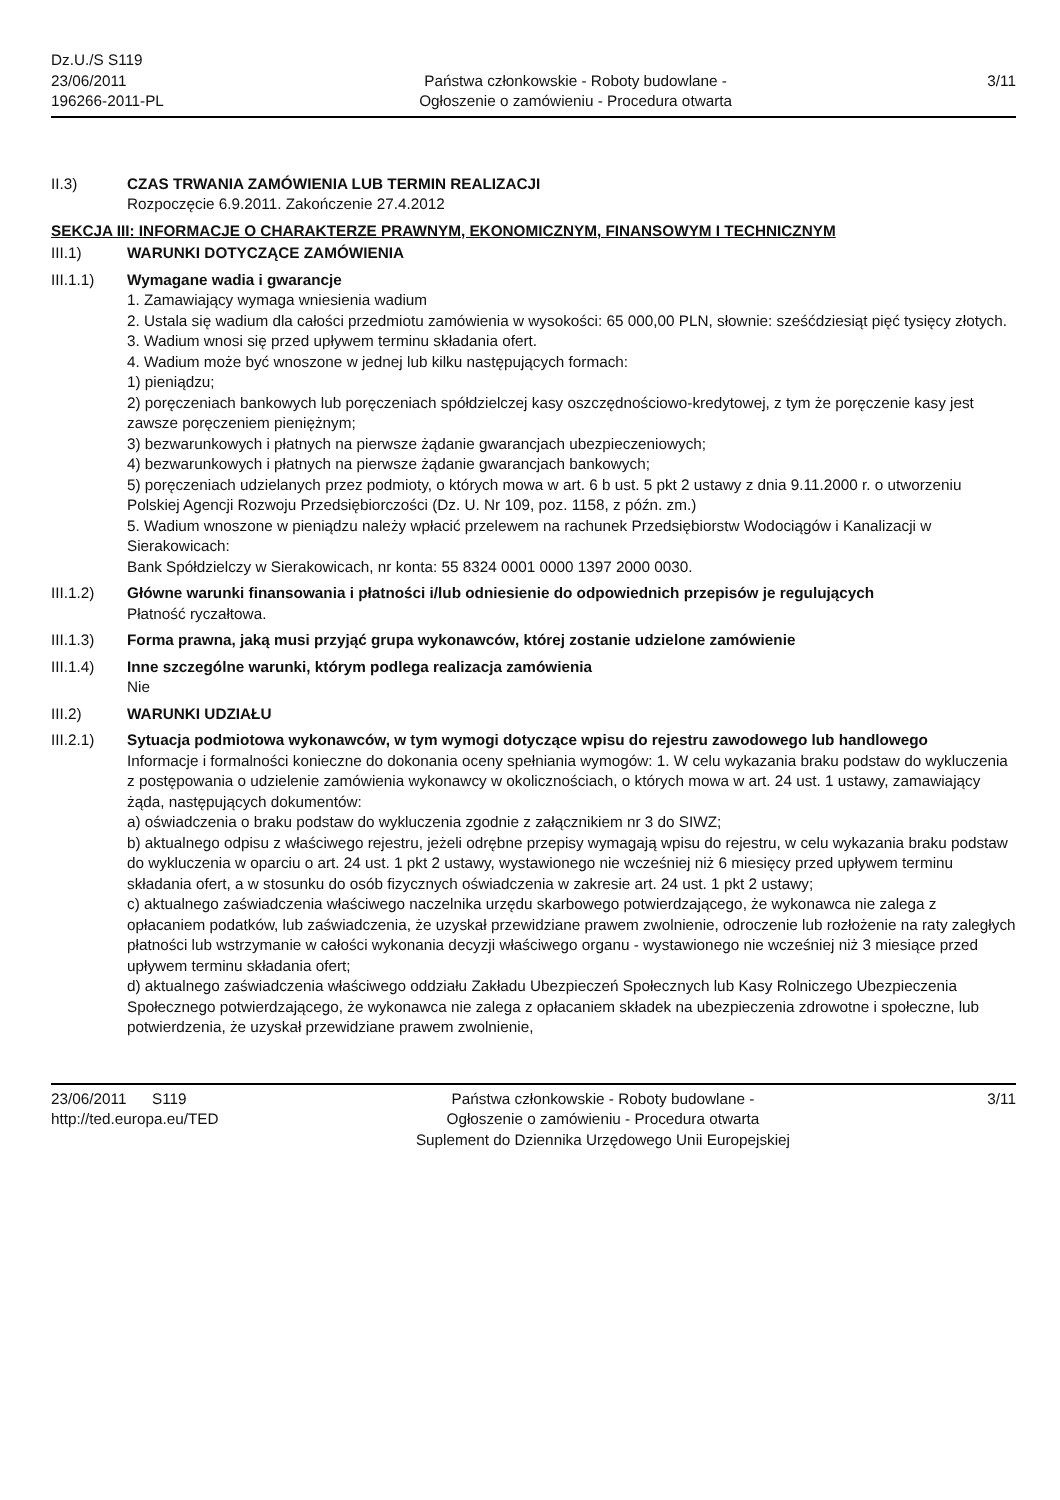Dz.U./S S119
23/06/2011
196266-2011-PL
Państwa członkowskie - Roboty budowlane -
Ogłoszenie o zamówieniu - Procedura otwarta
3/11
II.3) CZAS TRWANIA ZAMÓWIENIA LUB TERMIN REALIZACJI
Rozpoczęcie 6.9.2011. Zakończenie 27.4.2012
SEKCJA III: INFORMACJE O CHARAKTERZE PRAWNYM, EKONOMICZNYM, FINANSOWYM I TECHNICZNYM
III.1) WARUNKI DOTYCZĄCE ZAMÓWIENIA
III.1.1) Wymagane wadia i gwarancje
1. Zamawiający wymaga wniesienia wadium
2. Ustala się wadium dla całości przedmiotu zamówienia w wysokości: 65 000,00 PLN, słownie: sześćdziesiąt pięć tysięcy złotych.
3. Wadium wnosi się przed upływem terminu składania ofert.
4. Wadium może być wnoszone w jednej lub kilku następujących formach:
1) pieniądzu;
2) poręczeniach bankowych lub poręczeniach spółdzielczej kasy oszczędnościowo-kredytowej, z tym że poręczenie kasy jest zawsze poręczeniem pieniężnym;
3) bezwarunkowych i płatnych na pierwsze żądanie gwarancjach ubezpieczeniowych;
4) bezwarunkowych i płatnych na pierwsze żądanie gwarancjach bankowych;
5) poręczeniach udzielanych przez podmioty, o których mowa w art. 6 b ust. 5 pkt 2 ustawy z dnia 9.11.2000 r. o utworzeniu Polskiej Agencji Rozwoju Przedsiębiorczości (Dz. U. Nr 109, poz. 1158, z późn. zm.)
5. Wadium wnoszone w pieniądzu należy wpłacić przelewem na rachunek Przedsiębiorstw Wodociągów i Kanalizacji w Sierakowicach:
Bank Spółdzielczy w Sierakowicach, nr konta: 55 8324 0001 0000 1397 2000 0030.
III.1.2) Główne warunki finansowania i płatności i/lub odniesienie do odpowiednich przepisów je regulujących
Płatność ryczałtowa.
III.1.3) Forma prawna, jaką musi przyjąć grupa wykonawców, której zostanie udzielone zamówienie
III.1.4) Inne szczególne warunki, którym podlega realizacja zamówienia
Nie
III.2) WARUNKI UDZIAŁU
III.2.1) Sytuacja podmiotowa wykonawców, w tym wymogi dotyczące wpisu do rejestru zawodowego lub handlowego
Informacje i formalności konieczne do dokonania oceny spełniania wymogów: 1. W celu wykazania braku podstaw do wykluczenia z postępowania o udzielenie zamówienia wykonawcy w okolicznościach, o których mowa w art. 24 ust. 1 ustawy, zamawiający żąda, następujących dokumentów:
a) oświadczenia o braku podstaw do wykluczenia zgodnie z załącznikiem nr 3 do SIWZ;
b) aktualnego odpisu z właściwego rejestru, jeżeli odrębne przepisy wymagają wpisu do rejestru, w celu wykazania braku podstaw do wykluczenia w oparciu o art. 24 ust. 1 pkt 2 ustawy, wystawionego nie wcześniej niż 6 miesięcy przed upływem terminu składania ofert, a w stosunku do osób fizycznych oświadczenia w zakresie art. 24 ust. 1 pkt 2 ustawy;
c) aktualnego zaświadczenia właściwego naczelnika urzędu skarbowego potwierdzającego, że wykonawca nie zalega z opłacaniem podatków, lub zaświadczenia, że uzyskał przewidziane prawem zwolnienie, odroczenie lub rozłożenie na raty zaległych płatności lub wstrzymanie w całości wykonania decyzji właściwego organu - wystawionego nie wcześniej niż 3 miesiące przed upływem terminu składania ofert;
d) aktualnego zaświadczenia właściwego oddziału Zakładu Ubezpieczeń Społecznych lub Kasy Rolniczego Ubezpieczenia Społecznego potwierdzającego, że wykonawca nie zalega z opłacaniem składek na ubezpieczenia zdrowotne i społeczne, lub potwierdzenia, że uzyskał przewidziane prawem zwolnienie,
23/06/2011 S119
http://ted.europa.eu/TED
Państwa członkowskie - Roboty budowlane -
Ogłoszenie o zamówieniu - Procedura otwarta
Suplement do Dziennika Urzędowego Unii Europejskiej
3/11